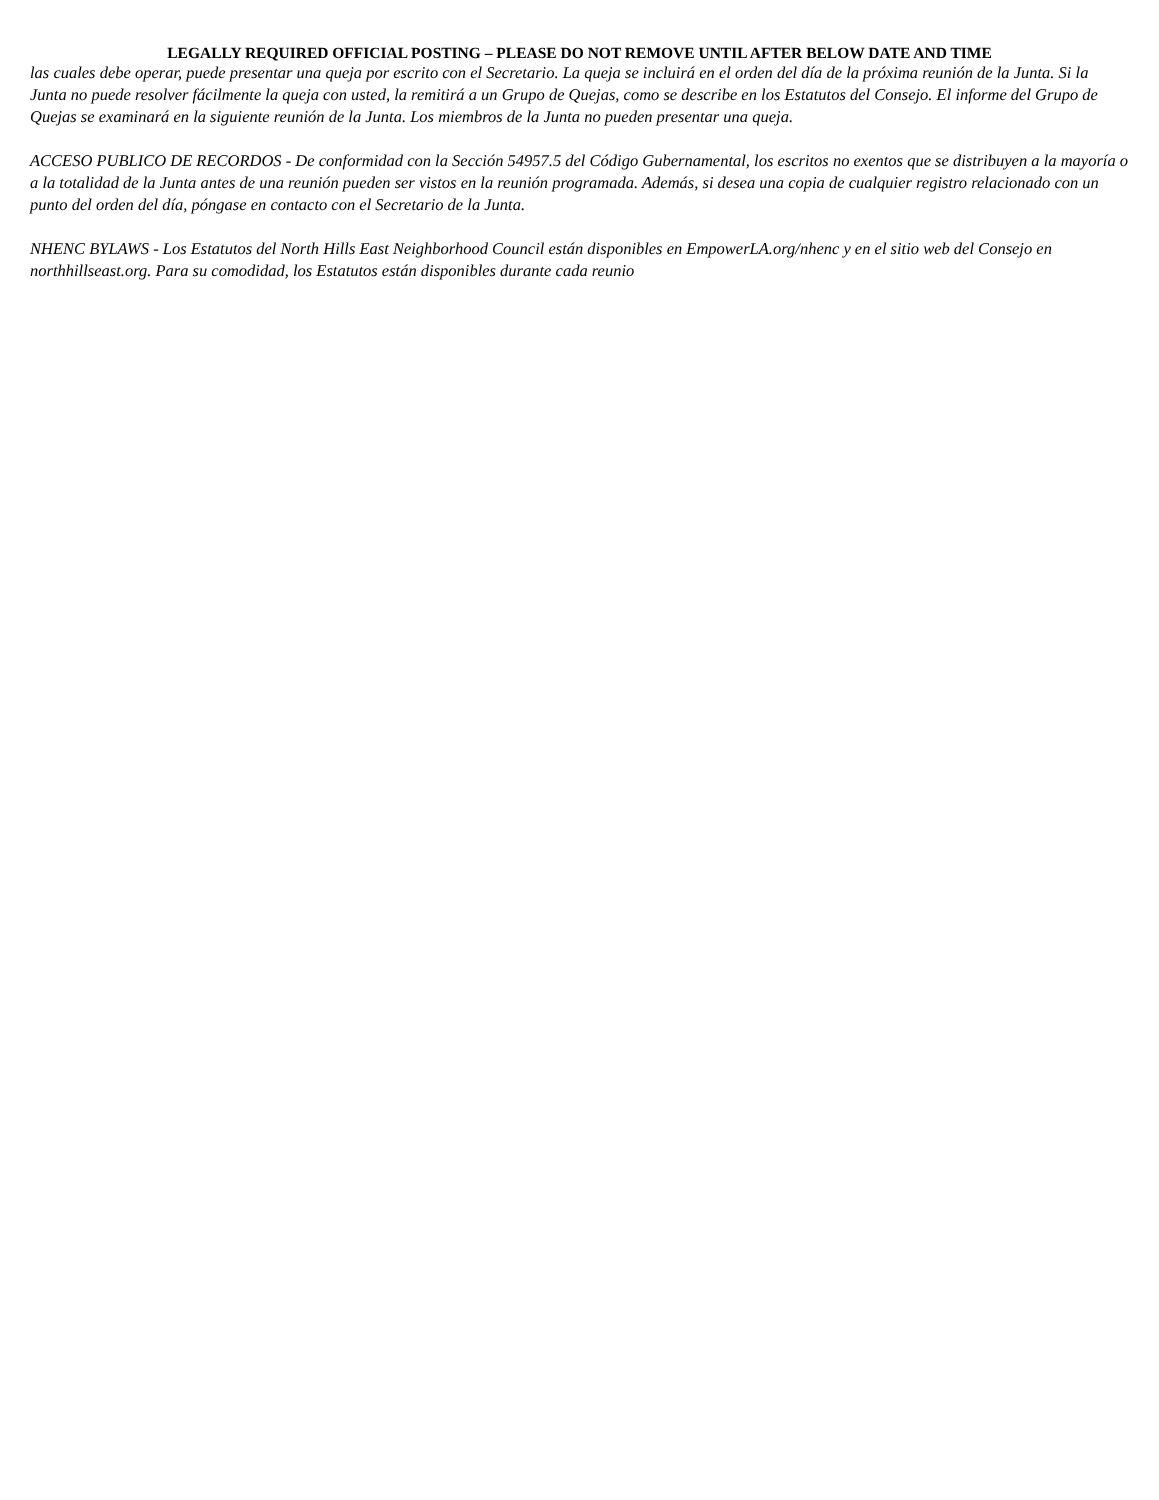LEGALLY REQUIRED OFFICIAL POSTING – PLEASE DO NOT REMOVE UNTIL AFTER BELOW DATE AND TIME
las cuales debe operar, puede presentar una queja por escrito con el Secretario. La queja se incluirá en el orden del día de la próxima reunión de la Junta. Si la Junta no puede resolver fácilmente la queja con usted, la remitirá a un Grupo de Quejas, como se describe en los Estatutos del Consejo. El informe del Grupo de Quejas se examinará en la siguiente reunión de la Junta. Los miembros de la Junta no pueden presentar una queja.
ACCESO PUBLICO DE RECORDOS - De conformidad con la Sección 54957.5 del Código Gubernamental, los escritos no exentos que se distribuyen a la mayoría o a la totalidad de la Junta antes de una reunión pueden ser vistos en la reunión programada. Además, si desea una copia de cualquier registro relacionado con un punto del orden del día, póngase en contacto con el Secretario de la Junta.
NHENC BYLAWS - Los Estatutos del North Hills East Neighborhood Council están disponibles en EmpowerLA.org/nhenc y en el sitio web del Consejo en northhillseast.org. Para su comodidad, los Estatutos están disponibles durante cada reunio